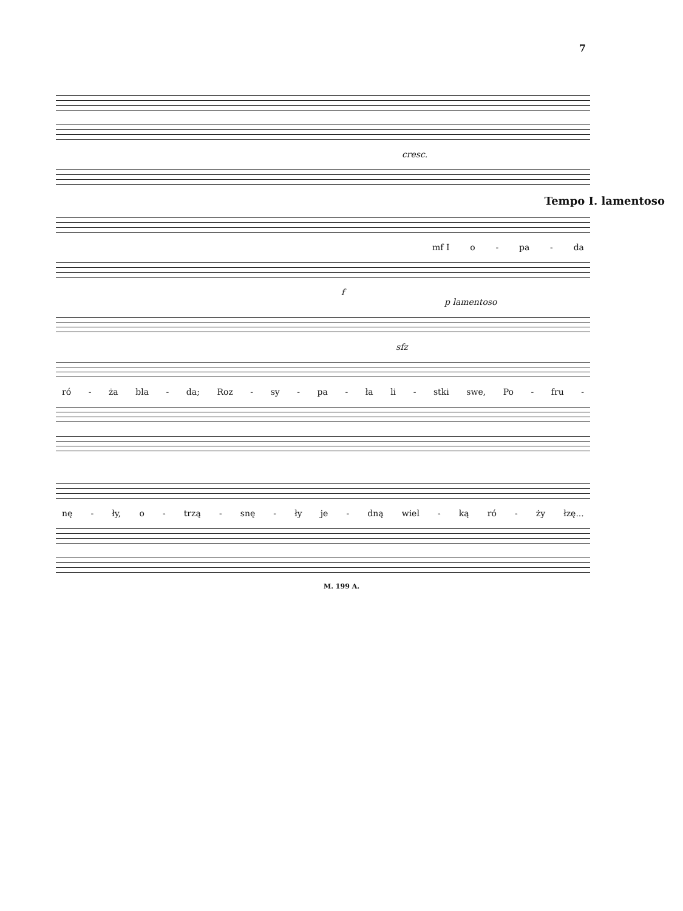7
cresc.
Tempo I. lamentoso
mf I o - pa - da
f
p lamentoso
sfz
ró - ża bla - da; Roz - sy - pa - ła li - stki swe, Po - fru -
nę - ły, o - trzą - snę - ły je - dną wiel - ką ró - ży łzę...
M. 199 A.